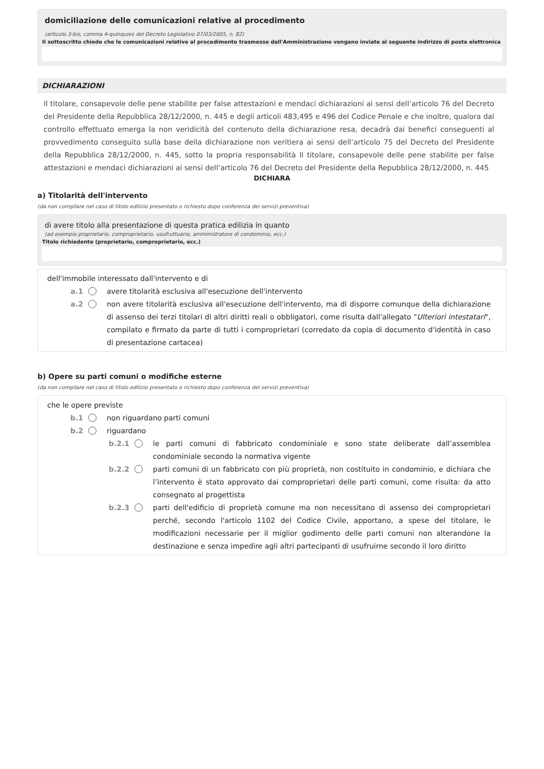domiciliazione delle comunicazioni relative al procedimento
(articolo 3-bis, comma 4-quinquies del Decreto Legislativo 07/03/2005, n. 82)
Il sottoscritto chiede che le comunicazioni relative al procedimento trasmesse dall'Amministrazione vengano inviate al seguente indirizzo di posta elettronica
DICHIARAZIONI
Il titolare, consapevole delle pene stabilite per false attestazioni e mendaci dichiarazioni ai sensi dell’articolo 76 del Decreto del Presidente della Repubblica 28/12/2000, n. 445 e degli articoli 483,495 e 496 del Codice Penale e che inoltre, qualora dal controllo effettuato emerga la non veridicità del contenuto della dichiarazione resa, decadrà dai benefici conseguenti al provvedimento conseguito sulla base della dichiarazione non veritiera ai sensi dell’articolo 75 del Decreto del Presidente della Repubblica 28/12/2000, n. 445, sotto la propria responsabilità Il titolare, consapevole delle pene stabilite per false attestazioni e mendaci dichiarazioni ai sensi dell’articolo 76 del Decreto del Presidente della Repubblica 28/12/2000, n. 445
DICHIARA
a) Titolarità dell'intervento
(da non compilare nel caso di titolo edilizio presentato o richiesto dopo conferenza dei servizi preventiva)
di avere titolo alla presentazione di questa pratica edilizia in quanto
(ad esempio proprietario, comproprietario, usufruttuario, amministratore di condominio, ecc.)
Titolo richiedente (proprietario, comproprietario, ecc.)
dell'immobile interessato dall'intervento e di
a.1 avere titolarità esclusiva all'esecuzione dell'intervento
a.2 non avere titolarità esclusiva all'esecuzione dell'intervento, ma di disporre comunque della dichiarazione di assenso dei terzi titolari di altri diritti reali o obbligatori, come risulta dall'allegato "Ulteriori intestatari", compilato e firmato da parte di tutti i comproprietari (corredato da copia di documento d'identità in caso di presentazione cartacea)
b) Opere su parti comuni o modifiche esterne
(da non compilare nel caso di titolo edilizio presentato o richiesto dopo conferenza dei servizi preventiva)
che le opere previste
b.1 non riguardano parti comuni
b.2 riguardano
b.2.1 le parti comuni di fabbricato condominiale e sono state deliberate dall’assemblea condominiale secondo la normativa vigente
b.2.2 parti comuni di un fabbricato con più proprietà, non costituito in condominio, e dichiara che l’intervento è stato approvato dai comproprietari delle parti comuni, come risulta: da atto consegnato al progettista
b.2.3 parti dell'edificio di proprietà comune ma non necessitano di assenso dei comproprietari perché, secondo l'articolo 1102 del Codice Civile, apportano, a spese del titolare, le modificazioni necessarie per il miglior godimento delle parti comuni non alterandone la destinazione e senza impedire agli altri partecipanti di usufruirne secondo il loro diritto